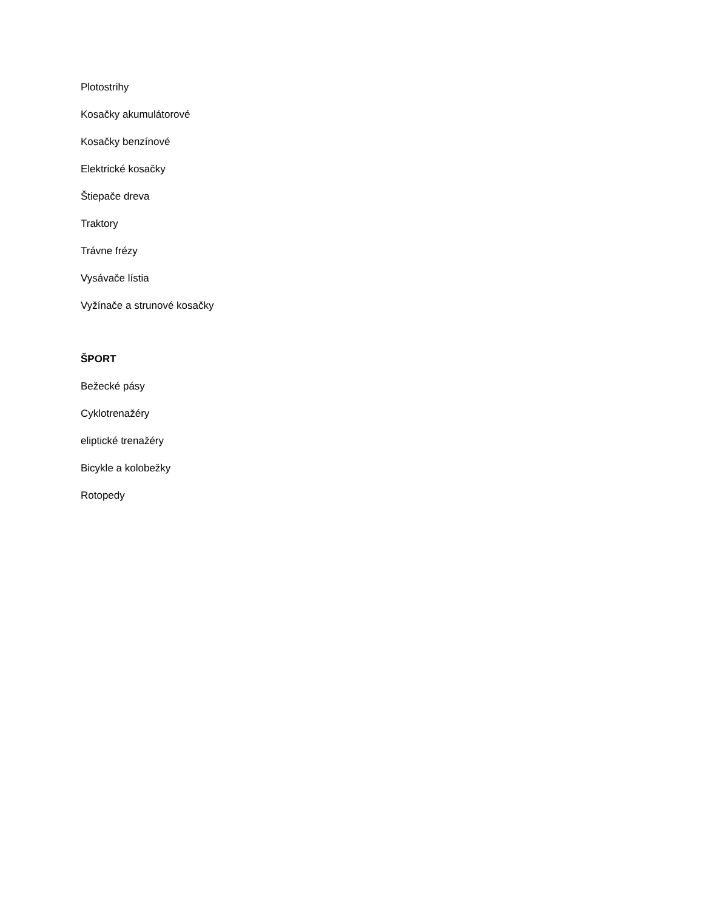Plotostrihy
Kosačky akumulátorové
Kosačky benzínové
Elektrické kosačky
Štiepače dreva
Traktory
Trávne frézy
Vysávače lístia
Vyžínače a strunové kosačky
ŠPORT
Bežecké pásy
Cyklotrenažéry
eliptické trenažéry
Bicykle a kolobežky
Rotopedy